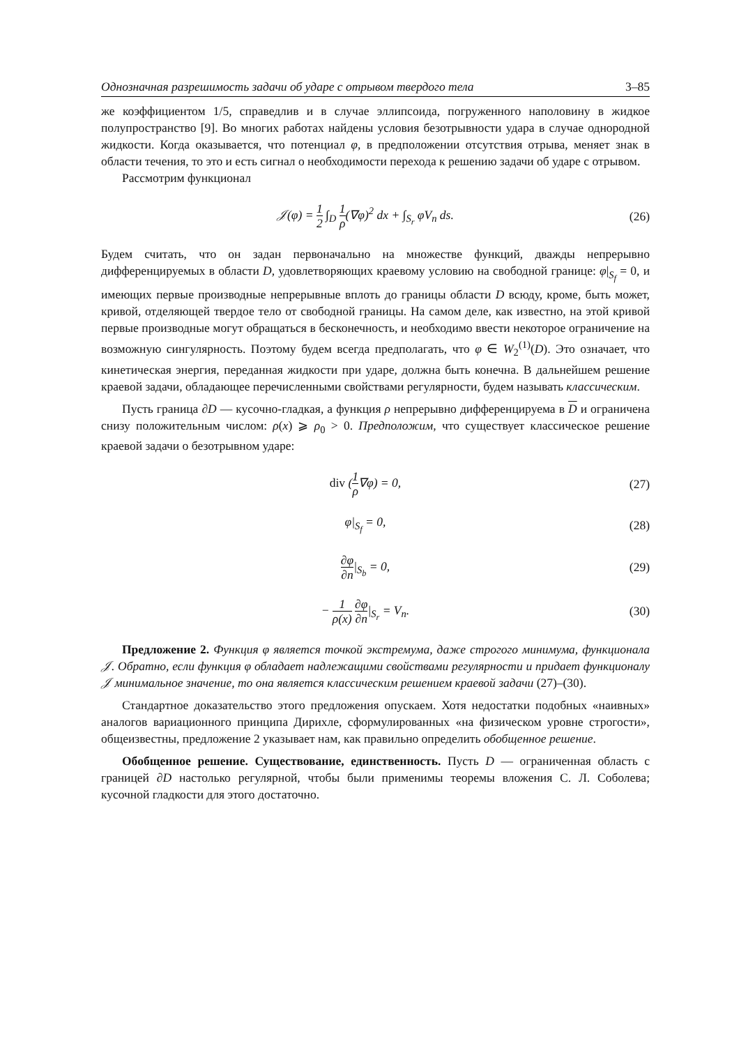Однозначная разрешимость задачи об ударе с отрывом твердого тела 3–85
же коэффициентом 1/5, справедлив и в случае эллипсоида, погруженного наполовину в жидкое полупространство [9]. Во многих работах найдены условия безотрывности удара в случае однородной жидкости. Когда оказывается, что потенциал φ, в предположении отсутствия отрыва, меняет знак в области течения, то это и есть сигнал о необходимости перехода к решению задачи об ударе с отрывом.
Рассмотрим функционал
𝒥(φ) = 1 2 ∫<sub>D</sub> 1 ρ(∇φ)<sup>2</sup> dx + ∫<sub>S<sub>r</sub></sub> φV<sub>n</sub> ds.
(26)
Будем считать, что он задан первоначально на множестве функций, дважды непрерывно дифференцируемых в области D, удовлетворяющих краевому условию на свободной границе: φ|<sub>S<sub>f</sub></sub> = 0, и имеющих первые производные непрерывные вплоть до границы области D всюду, кроме, быть может, кривой, отделяющей твердое тело от свободной границы. На самом деле, как известно, на этой кривой первые производные могут обращаться в бесконечность, и необходимо ввести некоторое ограничение на возможную сингулярность. Поэтому будем всегда предполагать, что φ ∈ W<sub>2</sub><sup>(1)</sup>(D). Это означает, что кинетическая энергия, переданная жидкости при ударе, должна быть конечна. В дальнейшем решение краевой задачи, обладающее перечисленными свойствами регулярности, будем называть классическим.
Пусть граница ∂D — кусочно-гладкая, а функция ρ непрерывно дифференцируема в D и ограничена снизу положительным числом: ρ(x) ⩾ ρ<sub>0</sub> > 0. Предположим, что существует классическое решение краевой задачи о безотрывном ударе:
div (1 ρ∇φ) = 0, (27)
φ|<sub>S<sub>f</sub></sub> = 0, (28)
∂φ ∂n|<sub>S<sub>b</sub></sub> = 0, (29)
− 1 ρ(x) ∂φ ∂n|<sub>S<sub>r</sub></sub> = V<sub>n</sub>. (30)
Предложение 2. Функция φ является точкой экстремума, даже строгого минимума, функционала 𝒥. Обратно, если функция φ обладает надлежащими свойствами регулярности и придает функционалу 𝒥 минимальное значение, то она является классическим решением краевой задачи (27)–(30).
Стандартное доказательство этого предложения опускаем. Хотя недостатки подобных «наивных» аналогов вариационного принципа Дирихле, сформулированных «на физическом уровне строгости», общеизвестны, предложение 2 указывает нам, как правильно определить обобщенное решение.
Обобщенное решение. Существование, единственность. Пусть D — ограниченная область с границей ∂D настолько регулярной, чтобы были применимы теоремы вложения С. Л. Соболева; кусочной гладкости для этого достаточно.